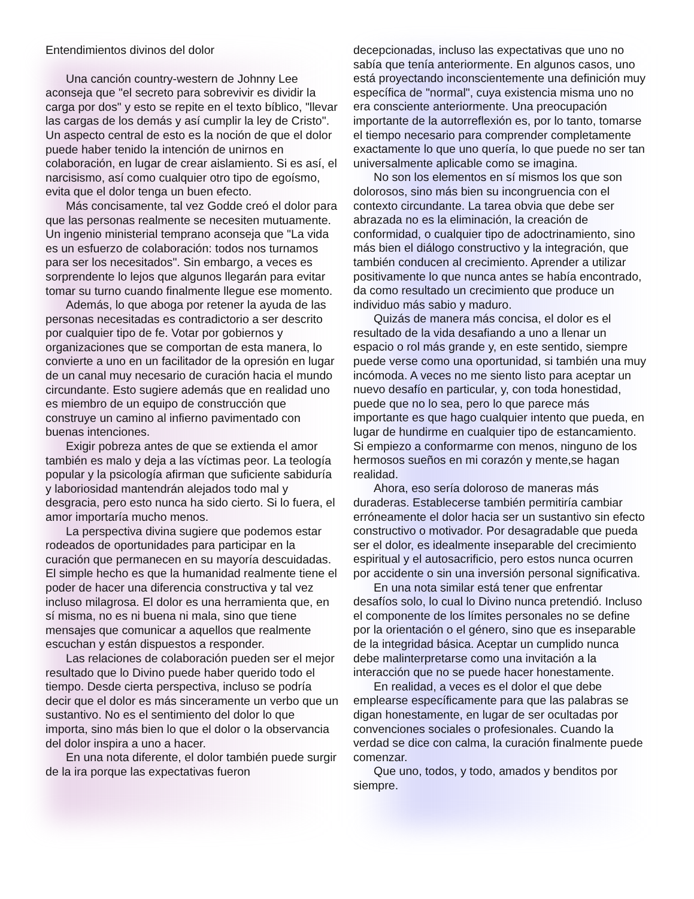Entendimientos divinos del dolor
Una canción country-western de Johnny Lee aconseja que "el secreto para sobrevivir es dividir la carga por dos" y esto se repite en el texto bíblico, "llevar las cargas de los demás y así cumplir la ley de Cristo". Un aspecto central de esto es la noción de que el dolor puede haber tenido la intención de unirnos en colaboración, en lugar de crear aislamiento. Si es así, el narcisismo, así como cualquier otro tipo de egoísmo, evita que el dolor tenga un buen efecto.
Más concisamente, tal vez Godde creó el dolor para que las personas realmente se necesiten mutuamente. Un ingenio ministerial temprano aconseja que "La vida es un esfuerzo de colaboración: todos nos turnamos para ser los necesitados". Sin embargo, a veces es sorprendente lo lejos que algunos llegarán para evitar tomar su turno cuando finalmente llegue ese momento.
Además, lo que aboga por retener la ayuda de las personas necesitadas es contradictorio a ser descrito por cualquier tipo de fe. Votar por gobiernos y organizaciones que se comportan de esta manera, lo convierte a uno en un facilitador de la opresión en lugar de un canal muy necesario de curación hacia el mundo circundante. Esto sugiere además que en realidad uno es miembro de un equipo de construcción que construye un camino al infierno pavimentado con buenas intenciones.
Exigir pobreza antes de que se extienda el amor también es malo y deja a las víctimas peor. La teología popular y la psicología afirman que suficiente sabiduría y laboriosidad mantendrán alejados todo mal y desgracia, pero esto nunca ha sido cierto. Si lo fuera, el amor importaría mucho menos.
La perspectiva divina sugiere que podemos estar rodeados de oportunidades para participar en la curación que permanecen en su mayoría descuidadas. El simple hecho es que la humanidad realmente tiene el poder de hacer una diferencia constructiva y tal vez incluso milagrosa. El dolor es una herramienta que, en sí misma, no es ni buena ni mala, sino que tiene mensajes que comunicar a aquellos que realmente escuchan y están dispuestos a responder.
Las relaciones de colaboración pueden ser el mejor resultado que lo Divino puede haber querido todo el tiempo. Desde cierta perspectiva, incluso se podría decir que el dolor es más sinceramente un verbo que un sustantivo. No es el sentimiento del dolor lo que importa, sino más bien lo que el dolor o la observancia del dolor inspira a uno a hacer.
En una nota diferente, el dolor también puede surgir de la ira porque las expectativas fueron
decepcionadas, incluso las expectativas que uno no sabía que tenía anteriormente. En algunos casos, uno está proyectando inconscientemente una definición muy específica de "normal", cuya existencia misma uno no era consciente anteriormente. Una preocupación importante de la autorreflexión es, por lo tanto, tomarse el tiempo necesario para comprender completamente exactamente lo que uno quería, lo que puede no ser tan universalmente aplicable como se imagina.
No son los elementos en sí mismos los que son dolorosos, sino más bien su incongruencia con el contexto circundante. La tarea obvia que debe ser abrazada no es la eliminación, la creación de conformidad, o cualquier tipo de adoctrinamiento, sino más bien el diálogo constructivo y la integración, que también conducen al crecimiento. Aprender a utilizar positivamente lo que nunca antes se había encontrado, da como resultado un crecimiento que produce un individuo más sabio y maduro.
Quizás de manera más concisa, el dolor es el resultado de la vida desafiando a uno a llenar un espacio o rol más grande y, en este sentido, siempre puede verse como una oportunidad, si también una muy incómoda. A veces no me siento listo para aceptar un nuevo desafío en particular, y, con toda honestidad, puede que no lo sea, pero lo que parece más importante es que hago cualquier intento que pueda, en lugar de hundirme en cualquier tipo de estancamiento. Si empiezo a conformarme con menos, ninguno de los hermosos sueños en mi corazón y mente,se hagan realidad.
Ahora, eso sería doloroso de maneras más duraderas. Establecerse también permitiría cambiar erróneamente el dolor hacia ser un sustantivo sin efecto constructivo o motivador. Por desagradable que pueda ser el dolor, es idealmente inseparable del crecimiento espiritual y el autosacrificio, pero estos nunca ocurren por accidente o sin una inversión personal significativa.
En una nota similar está tener que enfrentar desafíos solo, lo cual lo Divino nunca pretendió. Incluso el componente de los límites personales no se define por la orientación o el género, sino que es inseparable de la integridad básica. Aceptar un cumplido nunca debe malinterpretarse como una invitación a la interacción que no se puede hacer honestamente.
En realidad, a veces es el dolor el que debe emplearse específicamente para que las palabras se digan honestamente, en lugar de ser ocultadas por convenciones sociales o profesionales. Cuando la verdad se dice con calma, la curación finalmente puede comenzar.
Que uno, todos, y todo, amados y benditos por siempre.